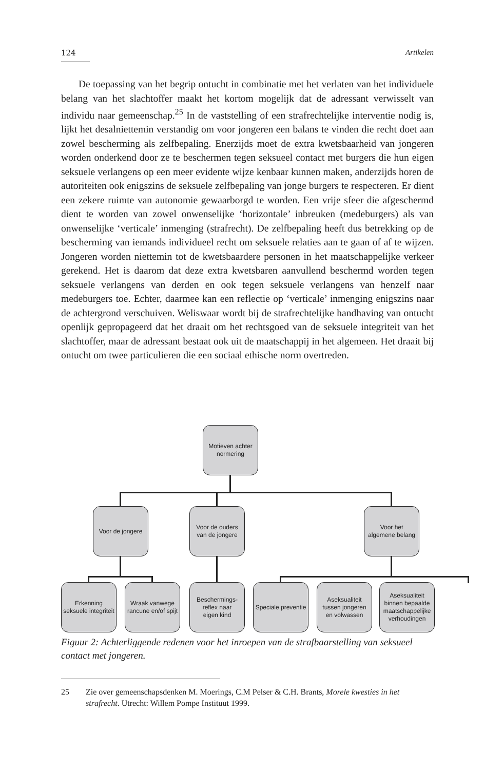124 Artikelen
De toepassing van het begrip ontucht in combinatie met het verlaten van het individuele belang van het slachtoffer maakt het kortom mogelijk dat de adressant verwisselt van individu naar gemeenschap.<sup>25</sup> In de vaststelling of een strafrechtelijke interventie nodig is, lijkt het desalniettemin verstandig om voor jongeren een balans te vinden die recht doet aan zowel bescherming als zelfbepaling. Enerzijds moet de extra kwetsbaarheid van jongeren worden onderkend door ze te beschermen tegen seksueel contact met burgers die hun eigen seksuele verlangens op een meer evidente wijze kenbaar kunnen maken, anderzijds horen de autoriteiten ook enigszins de seksuele zelfbepaling van jonge burgers te respecteren. Er dient een zekere ruimte van autonomie gewaarborgd te worden. Een vrije sfeer die afgeschermd dient te worden van zowel onwenselijke ‘horizontale’ inbreuken (medeburgers) als van onwenselijke ‘verticale’ inmenging (strafrecht). De zelfbepaling heeft dus betrekking op de bescherming van iemands individueel recht om seksuele relaties aan te gaan of af te wijzen. Jongeren worden niettemin tot de kwetsbaardere personen in het maatschappelijke verkeer gerekend. Het is daarom dat deze extra kwetsbaren aanvullend beschermd worden tegen seksuele verlangens van derden en ook tegen seksuele verlangens van henzelf naar medeburgers toe. Echter, daarmee kan een reflectie op ‘verticale’ inmenging enigszins naar de achtergrond verschuiven. Weliswaar wordt bij de strafrechtelijke handhaving van ontucht openlijk gepropageerd dat het draait om het rechtsgoed van de seksuele integriteit van het slachtoffer, maar de adressant bestaat ook uit de maatschappij in het algemeen. Het draait bij ontucht om twee particulieren die een sociaal ethische norm overtreden.
Motieven achter
normering
Voor de jongere
Voor de ouders
van de jongere
Voor het
algemene belang
Erkenning
seksuele integriteit
Wraak vanwege
rancune en/of spijt
Beschermings-
reflex naar
eigen kind
Speciale preventie
Aseksualiteit
tussen jongeren
en volwassen
Aseksualiteit
binnen bepaalde
maatschappelijke
verhoudingen
Figuur 2: Achterliggende redenen voor het inroepen van de strafbaarstelling van seksueel contact met jongeren.
25 Zie over gemeenschapsdenken M. Moerings, C.M Pelser & C.H. Brants, Morele kwesties in het strafrecht. Utrecht: Willem Pompe Instituut 1999.